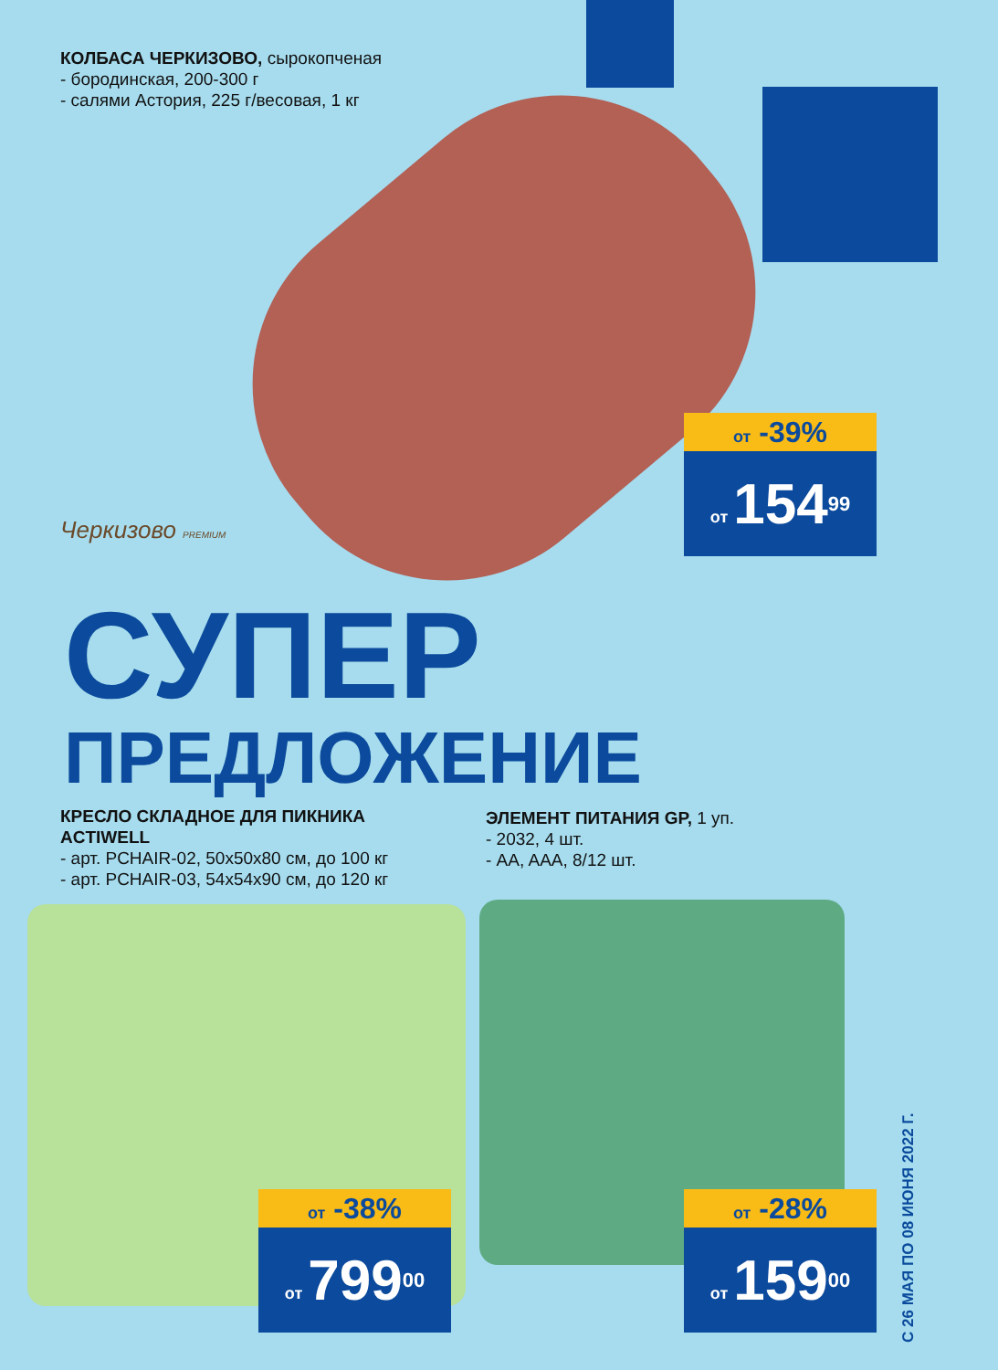КОЛБАСА ЧЕРКИЗОВО, сырокопченая
- бородинская, 200-300 г
- салями Астория, 225 г/весовая, 1 кг
Черкизово PREMIUM
от -39%
от 154<sup>99</sup>
СУПЕР
ПРЕДЛОЖЕНИЕ
КРЕСЛО СКЛАДНОЕ ДЛЯ ПИКНИКА
ACTIWELL
- арт. PCHAIR-02, 50x50x80 см, до 100 кг
- арт. PCHAIR-03, 54x54x90 см, до 120 кг
ЭЛЕМЕНТ ПИТАНИЯ GP, 1 уп.
- 2032, 4 шт.
- AA, AAA, 8/12 шт.
от -38%
от 799<sup>00</sup>
от -28%
от 159<sup>00</sup>
С 26 МАЯ ПО 08 ИЮНЯ 2022 Г.